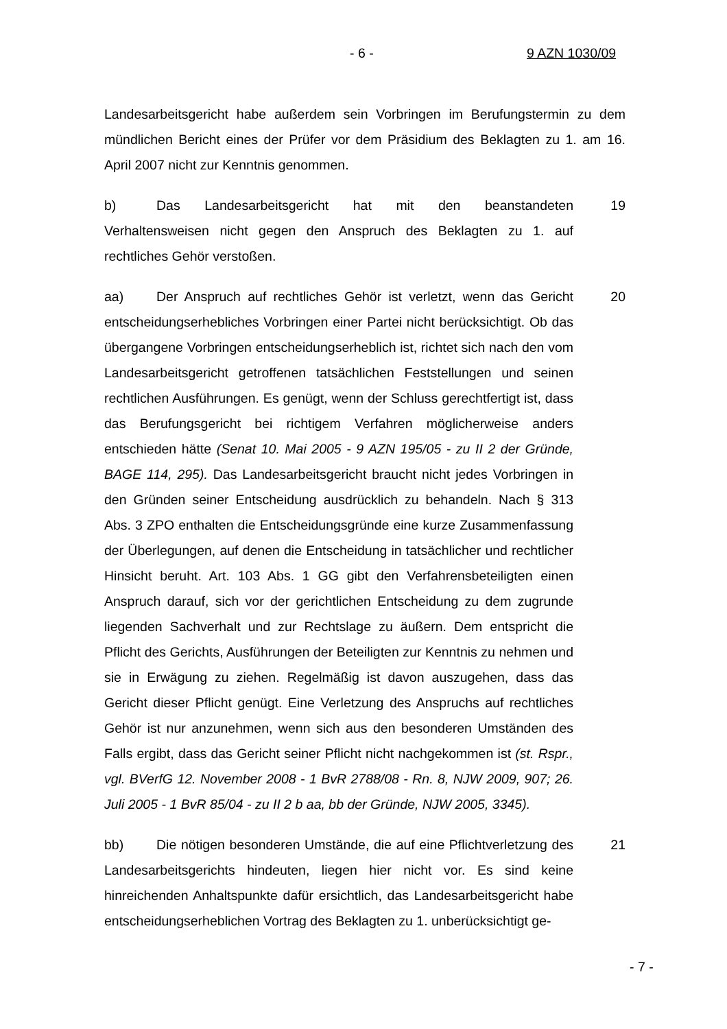- 6 - 9 AZN 1030/09
Landesarbeitsgericht habe außerdem sein Vorbringen im Berufungstermin zu dem mündlichen Bericht eines der Prüfer vor dem Präsidium des Beklagten zu 1. am 16. April 2007 nicht zur Kenntnis genommen.
b) Das Landesarbeitsgericht hat mit den beanstandeten Verhaltensweisen nicht gegen den Anspruch des Beklagten zu 1. auf rechtliches Gehör verstoßen.
19
aa) Der Anspruch auf rechtliches Gehör ist verletzt, wenn das Gericht entscheidungserhebliches Vorbringen einer Partei nicht berücksichtigt. Ob das übergangene Vorbringen entscheidungserheblich ist, richtet sich nach den vom Landesarbeitsgericht getroffenen tatsächlichen Feststellungen und seinen rechtlichen Ausführungen. Es genügt, wenn der Schluss gerechtfertigt ist, dass das Berufungsgericht bei richtigem Verfahren möglicherweise anders entschieden hätte (Senat 10. Mai 2005 - 9 AZN 195/05 - zu II 2 der Gründe, BAGE 114, 295). Das Landesarbeitsgericht braucht nicht jedes Vorbringen in den Gründen seiner Entscheidung ausdrücklich zu behandeln. Nach § 313 Abs. 3 ZPO enthalten die Entscheidungsgründe eine kurze Zusammenfassung der Überlegungen, auf denen die Entscheidung in tatsächlicher und rechtlicher Hinsicht beruht. Art. 103 Abs. 1 GG gibt den Verfahrensbeteiligten einen Anspruch darauf, sich vor der gerichtlichen Entscheidung zu dem zugrunde liegenden Sachverhalt und zur Rechtslage zu äußern. Dem entspricht die Pflicht des Gerichts, Ausführungen der Beteiligten zur Kenntnis zu nehmen und sie in Erwägung zu ziehen. Regelmäßig ist davon auszugehen, dass das Gericht dieser Pflicht genügt. Eine Verletzung des Anspruchs auf rechtliches Gehör ist nur anzunehmen, wenn sich aus den besonderen Umständen des Falls ergibt, dass das Gericht seiner Pflicht nicht nachgekommen ist (st. Rspr., vgl. BVerfG 12. November 2008 - 1 BvR 2788/08 - Rn. 8, NJW 2009, 907; 26. Juli 2005 - 1 BvR 85/04 - zu II 2 b aa, bb der Gründe, NJW 2005, 3345).
20
bb) Die nötigen besonderen Umstände, die auf eine Pflichtverletzung des Landesarbeitsgerichts hindeuten, liegen hier nicht vor. Es sind keine hinreichenden Anhaltspunkte dafür ersichtlich, das Landesarbeitsgericht habe entscheidungserheblichen Vortrag des Beklagten zu 1. unberücksichtigt ge-
21
- 7 -